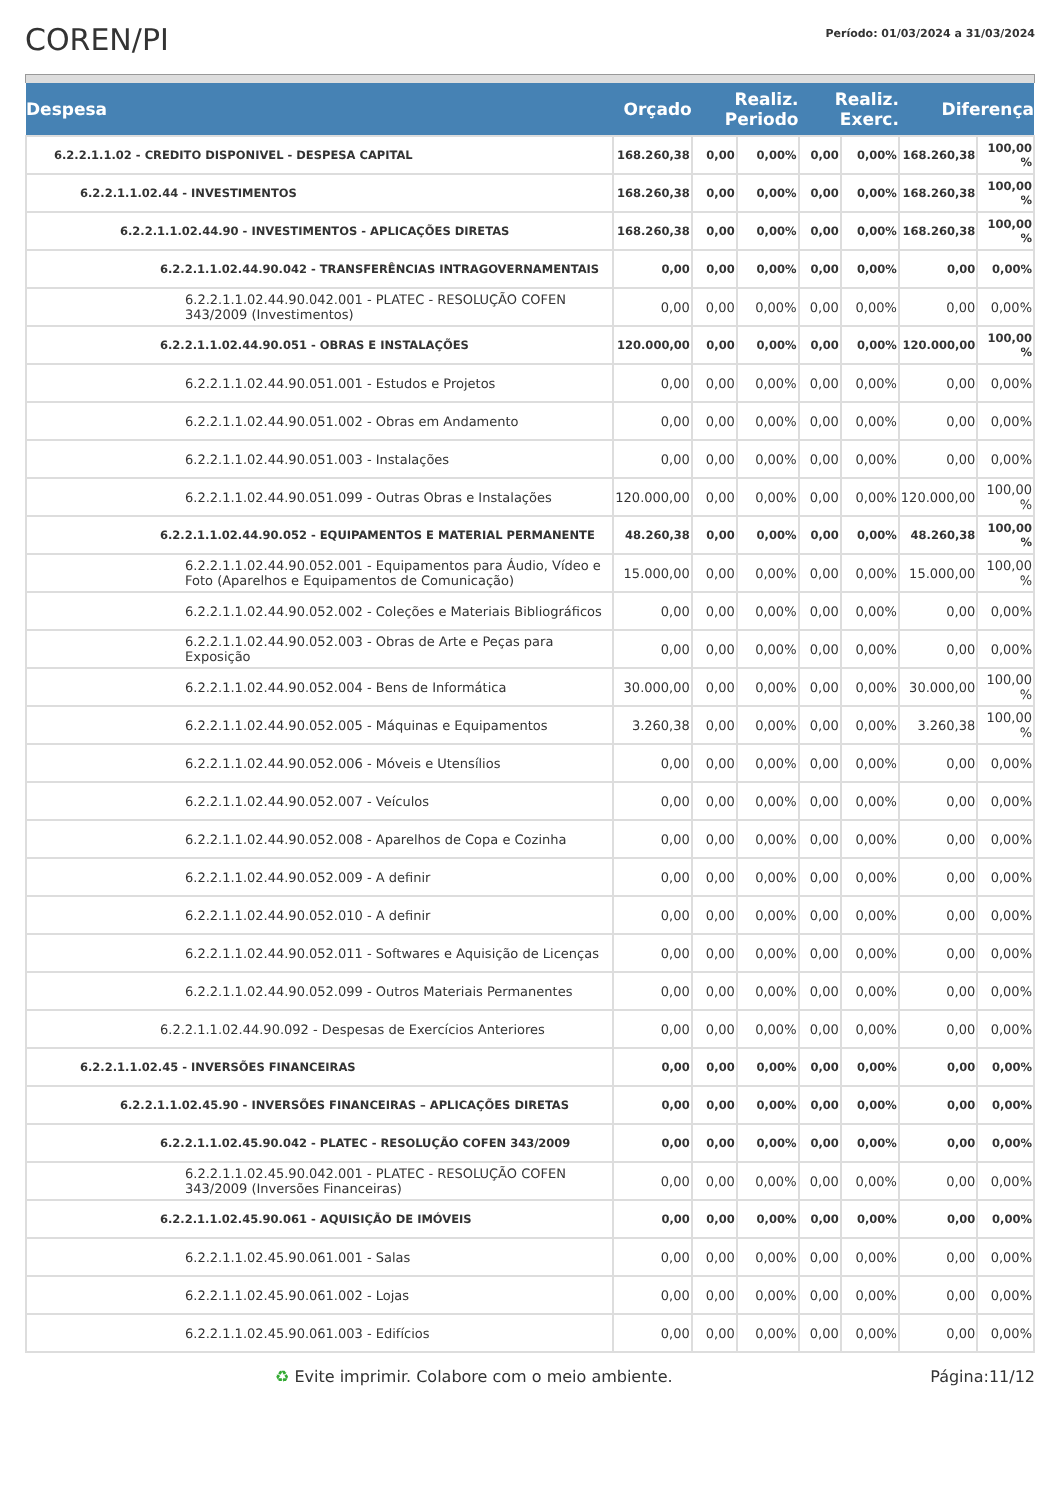COREN/PI
Período: 01/03/2024 a 31/03/2024
| Despesa | Orçado | Realiz. Periodo | | Realiz. Exerc. | | Diferença | |
| --- | --- | --- | --- | --- | --- | --- | --- |
| 6.2.2.1.1.02 - CREDITO DISPONIVEL - DESPESA CAPITAL | 168.260,38 | 0,00 | 0,00% | 0,00 | 0,00% | 168.260,38 | 100,00 % |
| 6.2.2.1.1.02.44 - INVESTIMENTOS | 168.260,38 | 0,00 | 0,00% | 0,00 | 0,00% | 168.260,38 | 100,00 % |
| 6.2.2.1.1.02.44.90 - INVESTIMENTOS - APLICAÇÕES DIRETAS | 168.260,38 | 0,00 | 0,00% | 0,00 | 0,00% | 168.260,38 | 100,00 % |
| 6.2.2.1.1.02.44.90.042 - TRANSFERÊNCIAS INTRAGOVERNAMENTAIS | 0,00 | 0,00 | 0,00% | 0,00 | 0,00% | 0,00 | 0,00% |
| 6.2.2.1.1.02.44.90.042.001 - PLATEC - RESOLUÇÃO COFEN 343/2009 (Investimentos) | 0,00 | 0,00 | 0,00% | 0,00 | 0,00% | 0,00 | 0,00% |
| 6.2.2.1.1.02.44.90.051 - OBRAS E INSTALAÇÕES | 120.000,00 | 0,00 | 0,00% | 0,00 | 0,00% | 120.000,00 | 100,00 % |
| 6.2.2.1.1.02.44.90.051.001 - Estudos e Projetos | 0,00 | 0,00 | 0,00% | 0,00 | 0,00% | 0,00 | 0,00% |
| 6.2.2.1.1.02.44.90.051.002 - Obras em Andamento | 0,00 | 0,00 | 0,00% | 0,00 | 0,00% | 0,00 | 0,00% |
| 6.2.2.1.1.02.44.90.051.003 - Instalações | 0,00 | 0,00 | 0,00% | 0,00 | 0,00% | 0,00 | 0,00% |
| 6.2.2.1.1.02.44.90.051.099 - Outras Obras e Instalações | 120.000,00 | 0,00 | 0,00% | 0,00 | 0,00% | 120.000,00 | 100,00 % |
| 6.2.2.1.1.02.44.90.052 - EQUIPAMENTOS E MATERIAL PERMANENTE | 48.260,38 | 0,00 | 0,00% | 0,00 | 0,00% | 48.260,38 | 100,00 % |
| 6.2.2.1.1.02.44.90.052.001 - Equipamentos para Áudio, Vídeo e Foto (Aparelhos e Equipamentos de Comunicação) | 15.000,00 | 0,00 | 0,00% | 0,00 | 0,00% | 15.000,00 | 100,00 % |
| 6.2.2.1.1.02.44.90.052.002 - Coleções e Materiais Bibliográficos | 0,00 | 0,00 | 0,00% | 0,00 | 0,00% | 0,00 | 0,00% |
| 6.2.2.1.1.02.44.90.052.003 - Obras de Arte e Peças para Exposição | 0,00 | 0,00 | 0,00% | 0,00 | 0,00% | 0,00 | 0,00% |
| 6.2.2.1.1.02.44.90.052.004 - Bens de Informática | 30.000,00 | 0,00 | 0,00% | 0,00 | 0,00% | 30.000,00 | 100,00 % |
| 6.2.2.1.1.02.44.90.052.005 - Máquinas e Equipamentos | 3.260,38 | 0,00 | 0,00% | 0,00 | 0,00% | 3.260,38 | 100,00 % |
| 6.2.2.1.1.02.44.90.052.006 - Móveis e Utensílios | 0,00 | 0,00 | 0,00% | 0,00 | 0,00% | 0,00 | 0,00% |
| 6.2.2.1.1.02.44.90.052.007 - Veículos | 0,00 | 0,00 | 0,00% | 0,00 | 0,00% | 0,00 | 0,00% |
| 6.2.2.1.1.02.44.90.052.008 - Aparelhos de Copa e Cozinha | 0,00 | 0,00 | 0,00% | 0,00 | 0,00% | 0,00 | 0,00% |
| 6.2.2.1.1.02.44.90.052.009 - A definir | 0,00 | 0,00 | 0,00% | 0,00 | 0,00% | 0,00 | 0,00% |
| 6.2.2.1.1.02.44.90.052.010 - A definir | 0,00 | 0,00 | 0,00% | 0,00 | 0,00% | 0,00 | 0,00% |
| 6.2.2.1.1.02.44.90.052.011 - Softwares e Aquisição de Licenças | 0,00 | 0,00 | 0,00% | 0,00 | 0,00% | 0,00 | 0,00% |
| 6.2.2.1.1.02.44.90.052.099 - Outros Materiais Permanentes | 0,00 | 0,00 | 0,00% | 0,00 | 0,00% | 0,00 | 0,00% |
| 6.2.2.1.1.02.44.90.092 - Despesas de Exercícios Anteriores | 0,00 | 0,00 | 0,00% | 0,00 | 0,00% | 0,00 | 0,00% |
| 6.2.2.1.1.02.45 - INVERSÕES FINANCEIRAS | 0,00 | 0,00 | 0,00% | 0,00 | 0,00% | 0,00 | 0,00% |
| 6.2.2.1.1.02.45.90 - INVERSÕES FINANCEIRAS – APLICAÇÕES DIRETAS | 0,00 | 0,00 | 0,00% | 0,00 | 0,00% | 0,00 | 0,00% |
| 6.2.2.1.1.02.45.90.042 - PLATEC - RESOLUÇÃO COFEN 343/2009 | 0,00 | 0,00 | 0,00% | 0,00 | 0,00% | 0,00 | 0,00% |
| 6.2.2.1.1.02.45.90.042.001 - PLATEC - RESOLUÇÃO COFEN 343/2009 (Inversões Financeiras) | 0,00 | 0,00 | 0,00% | 0,00 | 0,00% | 0,00 | 0,00% |
| 6.2.2.1.1.02.45.90.061 - AQUISIÇÃO DE IMÓVEIS | 0,00 | 0,00 | 0,00% | 0,00 | 0,00% | 0,00 | 0,00% |
| 6.2.2.1.1.02.45.90.061.001 - Salas | 0,00 | 0,00 | 0,00% | 0,00 | 0,00% | 0,00 | 0,00% |
| 6.2.2.1.1.02.45.90.061.002 - Lojas | 0,00 | 0,00 | 0,00% | 0,00 | 0,00% | 0,00 | 0,00% |
| 6.2.2.1.1.02.45.90.061.003 - Edifícios | 0,00 | 0,00 | 0,00% | 0,00 | 0,00% | 0,00 | 0,00% |
♻ Evite imprimir. Colabore com o meio ambiente. Página:11/12